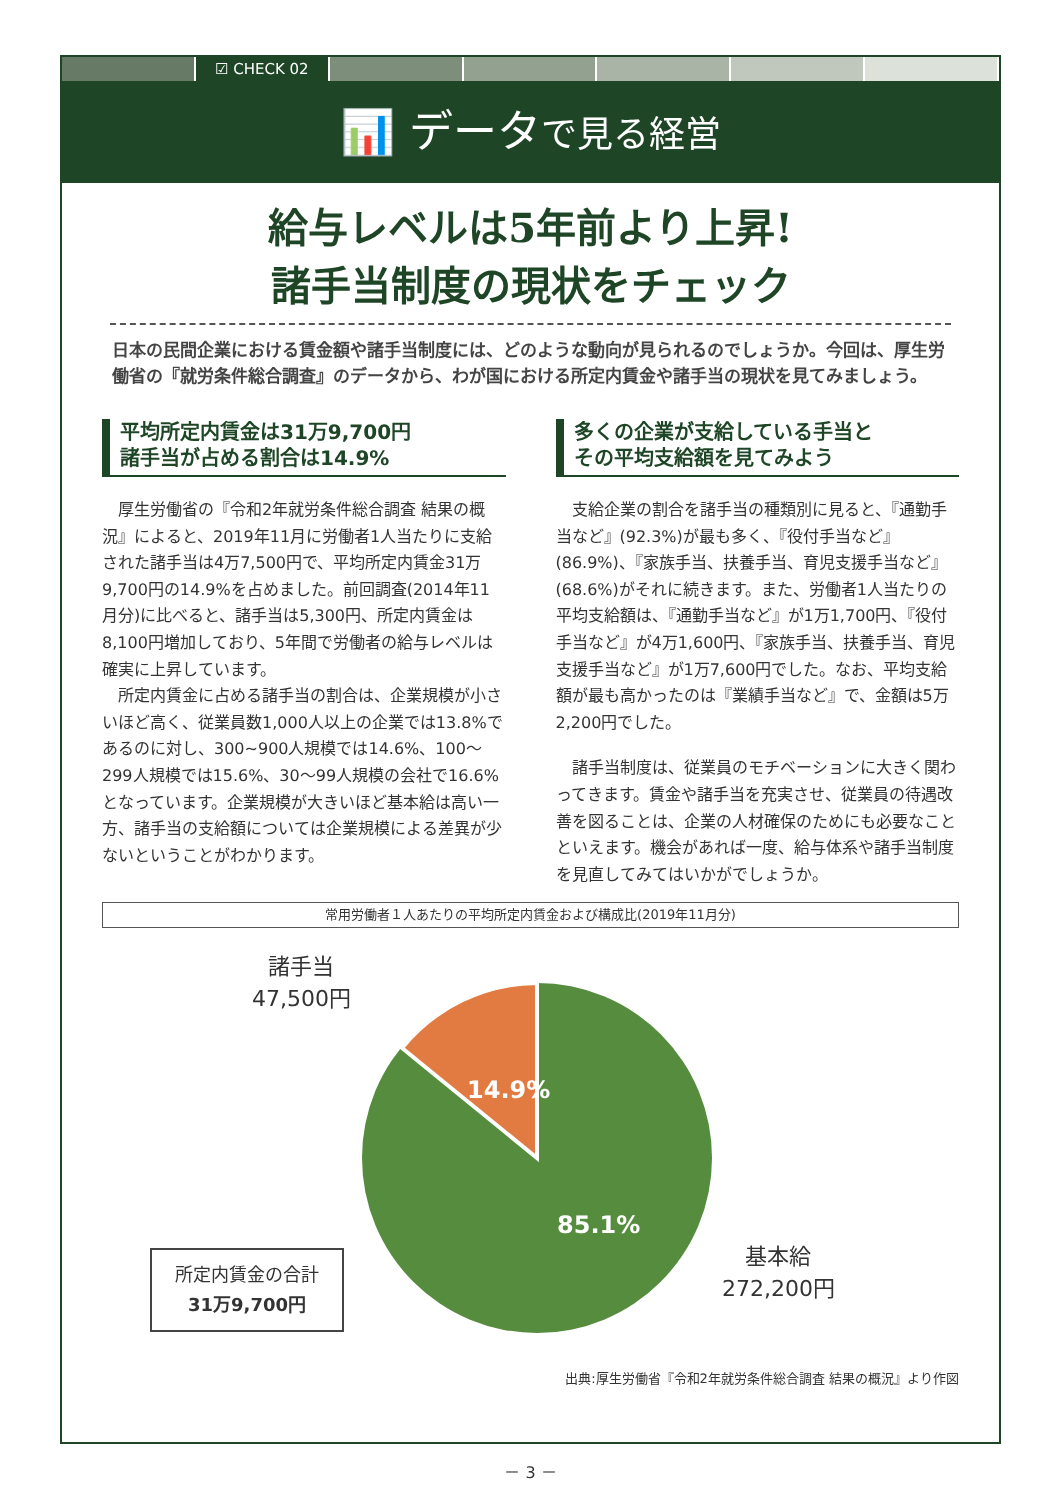☑ CHECK 02
📊 データで見る経営
給与レベルは5年前より上昇!
諸手当制度の現状をチェック
日本の民間企業における賃金額や諸手当制度には、どのような動向が見られるのでしょうか。今回は、厚生労働省の『就労条件総合調査』のデータから、わが国における所定内賃金や諸手当の現状を見てみましょう。
平均所定内賃金は31万9,700円
諸手当が占める割合は14.9%
厚生労働省の『令和2年就労条件総合調査 結果の概況』によると、2019年11月に労働者1人当たりに支給された諸手当は4万7,500円で、平均所定内賃金31万9,700円の14.9%を占めました。前回調査(2014年11月分)に比べると、諸手当は5,300円、所定内賃金は8,100円増加しており、5年間で労働者の給与レベルは確実に上昇しています。
所定内賃金に占める諸手当の割合は、企業規模が小さいほど高く、従業員数1,000人以上の企業では13.8%であるのに対し、300~900人規模では14.6%、100～299人規模では15.6%、30～99人規模の会社で16.6%となっています。企業規模が大きいほど基本給は高い一方、諸手当の支給額については企業規模による差異が少ないということがわかります。
多くの企業が支給している手当と
その平均支給額を見てみよう
支給企業の割合を諸手当の種類別に見ると、『通勤手当など』(92.3%)が最も多く、『役付手当など』(86.9%)、『家族手当、扶養手当、育児支援手当など』(68.6%)がそれに続きます。また、労働者1人当たりの平均支給額は、『通勤手当など』が1万1,700円、『役付手当など』が4万1,600円、『家族手当、扶養手当、育児支援手当など』が1万7,600円でした。なお、平均支給額が最も高かったのは『業績手当など』で、金額は5万2,200円でした。
諸手当制度は、従業員のモチベーションに大きく関わってきます。賃金や諸手当を充実させ、従業員の待遇改善を図ることは、企業の人材確保のためにも必要なことといえます。機会があれば一度、給与体系や諸手当制度を見直してみてはいかがでしょうか。
常用労働者１人あたりの平均所定内賃金および構成比(2019年11月分)
諸手当
47,500円
14.9%
85.1%
基本給
272,200円
所定内賃金の合計
31万9,700円
出典:厚生労働省『令和2年就労条件総合調査 結果の概況』より作図
－ 3 －